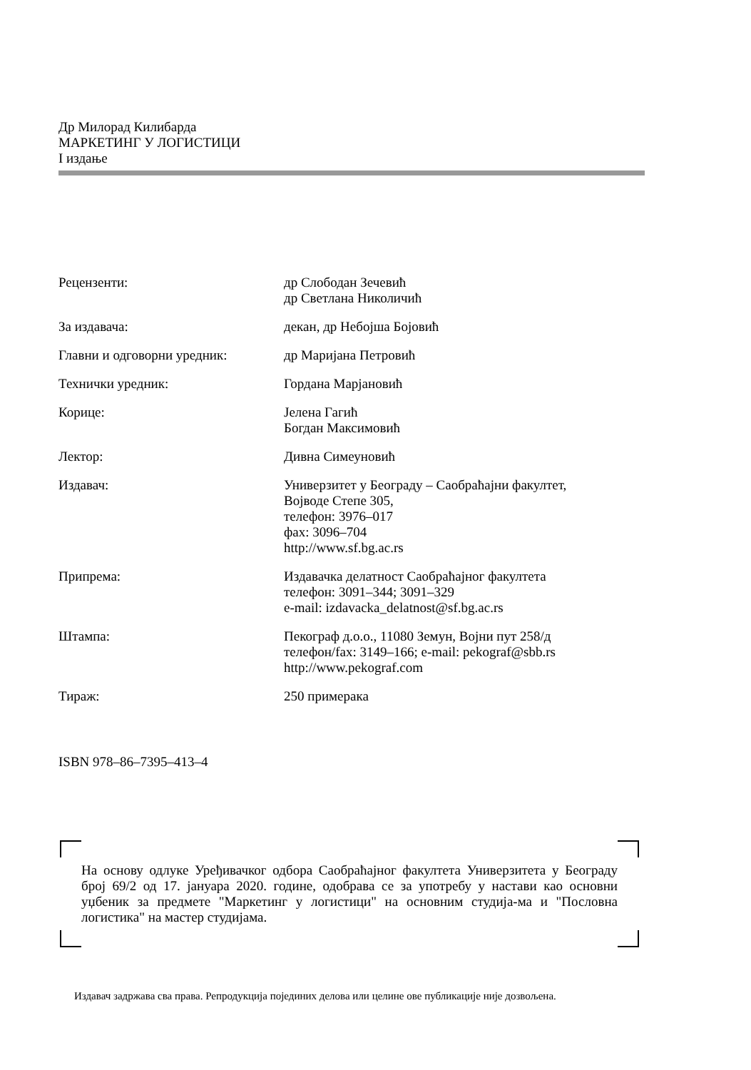Др Милорад Килибарда
МАРКЕТИНГ У ЛОГИСТИЦИ
I издање
| Рецензенти: | др Слободан Зечевић др Светлана Николичић |
| За издавача: | декан, др Небојша Бојовић |
| Главни и одговорни уредник: | др Маријана Петровић |
| Технички уредник: | Гордана Марјановић |
| Корице: | Јелена Гагић Богдан Максимовић |
| Лектор: | Дивна Симеуновић |
| Издавач: | Универзитет у Београду – Саобраћајни факултет, Војводе Степе 305, телефон: 3976–017 фах: 3096–704 http://www.sf.bg.ac.rs |
| Припрема: | Издавачка делатност Саобраћајног факултета телефон: 3091–344; 3091–329 e-mail: izdavacka_delatnost@sf.bg.ac.rs |
| Штампа: | Пекограф д.о.о., 11080 Земун, Војни пут 258/д телефон/fax: 3149–166; e-mail: pekograf@sbb.rs http://www.pekograf.com |
| Тираж: | 250 примерака |
ISBN 978–86–7395–413–4
На основу одлуке Уређивачког одбора Саобраћајног факултета Универзитета у Београду број 69/2 од 17. јануара 2020. године, одобрава се за употребу у настави као основни уџбеник за предмете "Маркетинг у логистици" на основним студија-ма и "Пословна логистика" на мастер студијама.
Издавач задржава сва права. Репродукција појединих делова или целине ове публикације није дозвољена.